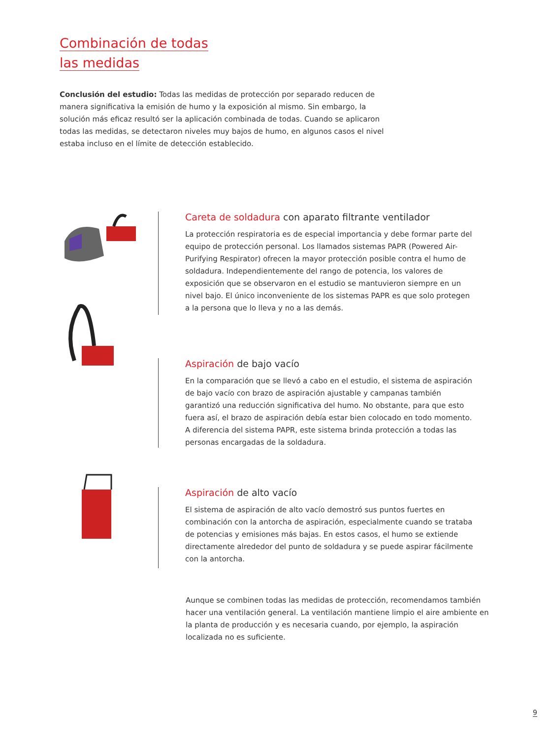Combinación de todas
las medidas
Conclusión del estudio: Todas las medidas de protección por separado reducen de manera significativa la emisión de humo y la exposición al mismo. Sin embargo, la solución más eficaz resultó ser la aplicación combinada de todas. Cuando se aplicaron todas las medidas, se detectaron niveles muy bajos de humo, en algunos casos el nivel estaba incluso en el límite de detección establecido.
Careta de soldadura con aparato filtrante ventilador
La protección respiratoria es de especial importancia y debe formar parte del equipo de protección personal. Los llamados sistemas PAPR (Powered Air-Purifying Respirator) ofrecen la mayor protección posible contra el humo de soldadura. Independientemente del rango de potencia, los valores de exposición que se observaron en el estudio se mantuvieron siempre en un nivel bajo. El único inconveniente de los sistemas PAPR es que solo protegen a la persona que lo lleva y no a las demás.
Aspiración de bajo vacío
En la comparación que se llevó a cabo en el estudio, el sistema de aspiración de bajo vacío con brazo de aspiración ajustable y campanas también garantizó una reducción significativa del humo. No obstante, para que esto fuera así, el brazo de aspiración debía estar bien colocado en todo momento. A diferencia del sistema PAPR, este sistema brinda protección a todas las personas encargadas de la soldadura.
Aspiración de alto vacío
El sistema de aspiración de alto vacío demostró sus puntos fuertes en combinación con la antorcha de aspiración, especialmente cuando se trataba de potencias y emisiones más bajas. En estos casos, el humo se extiende directamente alrededor del punto de soldadura y se puede aspirar fácilmente con la antorcha.
Aunque se combinen todas las medidas de protección, recomendamos también hacer una ventilación general. La ventilación mantiene limpio el aire ambiente en la planta de producción y es necesaria cuando, por ejemplo, la aspiración localizada no es suficiente.
9